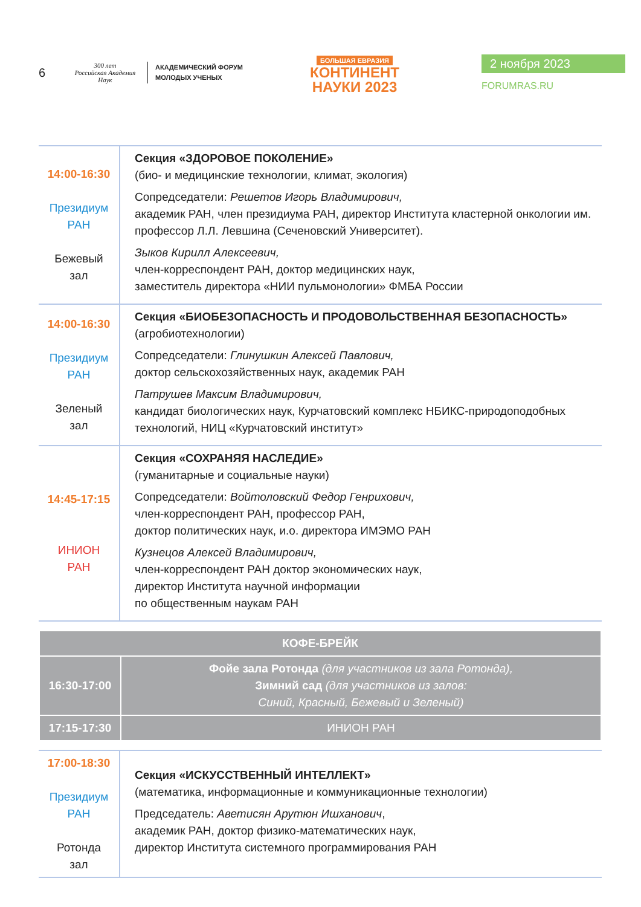6
300 лет
Российская Академия Наук
АКАДЕМИЧЕСКИЙ ФОРУМ
МОЛОДЫХ УЧЕНЫХ
БОЛЬШАЯ ЕВРАЗИЯ
КОНТИНЕНТ
НАУКИ 2023
2 ноября 2023
FORUMRAS.RU
| 14:00-16:30 Президиум РАН Бежевый зал | Секция «ЗДОРОВОЕ ПОКОЛЕНИЕ» (био- и медицинские технологии, климат, экология) Сопредседатели: Решетов Игорь Владимирович, академик РАН, член президиума РАН, директор Института кластерной онкологии им. профессор Л.Л. Левшина (Сеченовский Университет). Зыков Кирилл Алексеевич, член-корреспондент РАН, доктор медицинских наук, заместитель директора «НИИ пульмонологии» ФМБА России |
| 14:00-16:30 Президиум РАН Зеленый зал | Секция «БИОБЕЗОПАСНОСТЬ И ПРОДОВОЛЬСТВЕННАЯ БЕЗОПАСНОСТЬ» (агробиотехнологии) Сопредседатели: Глинушкин Алексей Павлович, доктор сельскохозяйственных наук, академик РАН Патрушев Максим Владимирович, кандидат биологических наук, Курчатовский комплекс НБИКС-природоподобных технологий, НИЦ «Курчатовский институт» |
| 14:45-17:15 ИНИОН РАН | Секция «СОХРАНЯЯ НАСЛЕДИЕ» (гуманитарные и социальные науки) Сопредседатели: Войтоловский Федор Генрихович, член-корреспондент РАН, профессор РАН, доктор политических наук, и.о. директора ИМЭМО РАН Кузнецов Алексей Владимирович, член-корреспондент РАН доктор экономических наук, директор Института научной информации по общественным наукам РАН |
| КОФЕ-БРЕЙК | |
| 16:30-17:00 | Фойе зала Ротонда (для участников из зала Ротонда), Зимний сад (для участников из залов: Синий, Красный, Бежевый и Зеленый) |
| 17:15-17:30 | ИНИОН РАН |
| 17:00-18:30 Президиум РАН Ротонда зал | Секция «ИСКУССТВЕННЫЙ ИНТЕЛЛЕКТ» (математика, информационные и коммуникационные технологии) Председатель: Аветисян Арутюн Ишханович , академик РАН, доктор физико-математических наук, директор Института системного программирования РАН |